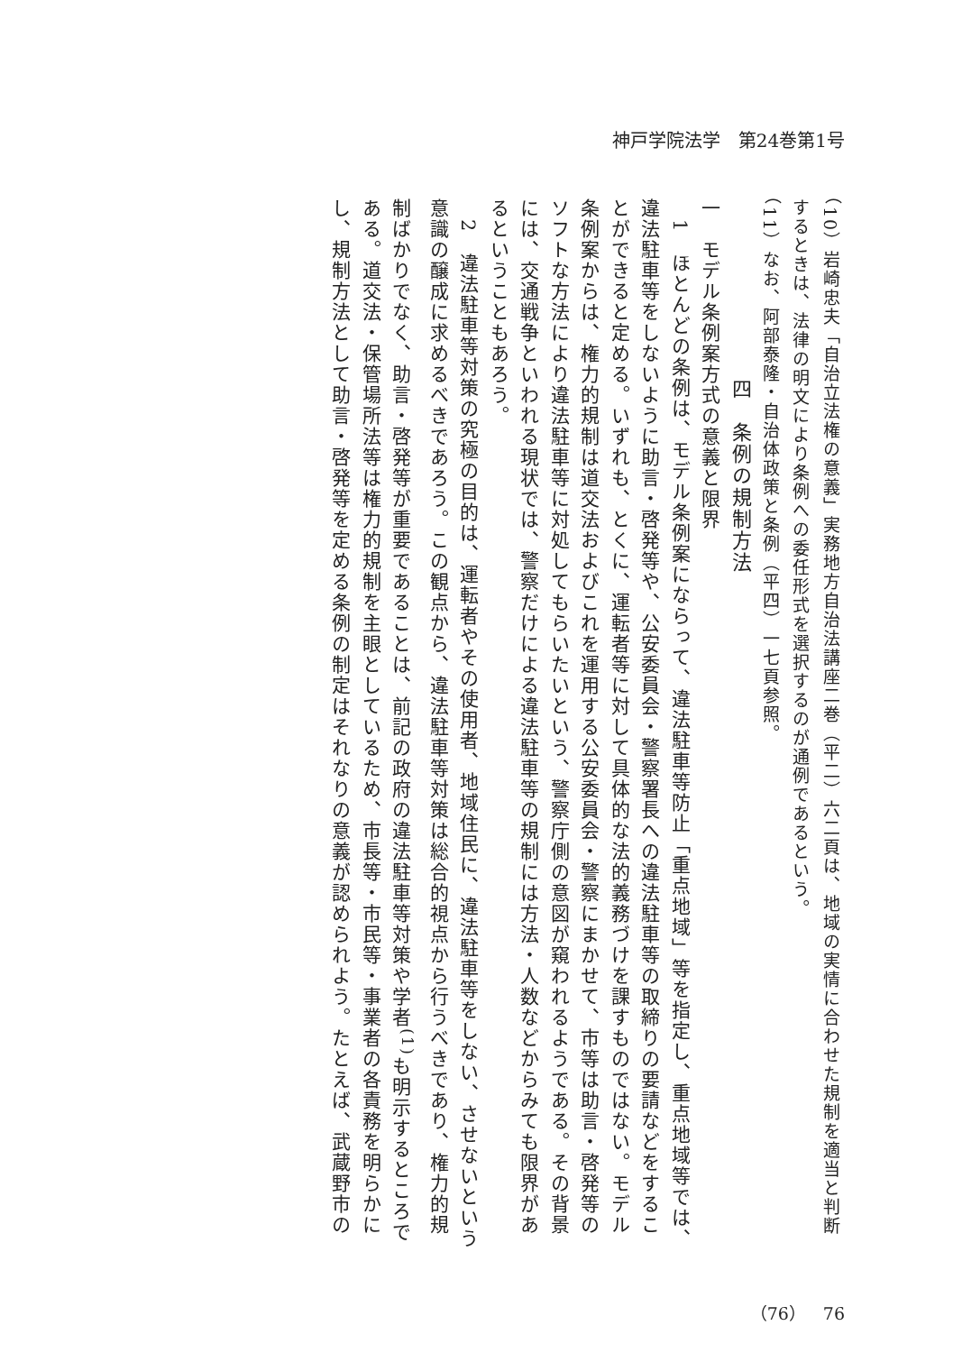神戸学院法学　第24巻第1号
（10）岩崎忠夫「自治立法権の意義」実務地方自治法講座二巻（平二）六二頁は、地域の実情に合わせた規制を適当と判断するときは、法律の明文により条例への委任形式を選択するのが通例であるという。
（11）なお、阿部泰隆・自治体政策と条例（平四）一七頁参照。
四　条例の規制方法
一　モデル条例案方式の意義と限界
　1　ほとんどの条例は、モデル条例案にならって、違法駐車等防止「重点地域」等を指定し、重点地域等では、違法駐車等をしないように助言・啓発等や、公安委員会・警察署長への違法駐車等の取締りの要請などをすることができると定める。いずれも、とくに、運転者等に対して具体的な法的義務づけを課すものではない。モデル条例案からは、権力的規制は道交法およびこれを運用する公安委員会・警察にまかせて、市等は助言・啓発等のソフトな方法により違法駐車等に対処してもらいたいという、警察庁側の意図が窺われるようである。その背景には、交通戦争といわれる現状では、警察だけによる違法駐車等の規制には方法・人数などからみても限界があるということもあろう。
　2　違法駐車等対策の究極の目的は、運転者やその使用者、地域住民に、違法駐車等をしない、させないという意識の醸成に求めるべきであろう。この観点から、違法駐車等対策は総合的視点から行うべきであり、権力的規制ばかりでなく、助言・啓発等が重要であることは、前記の政府の違法駐車等対策や学者<sup>(1)</sup>も明示するところである。道交法・保管場所法等は権力的規制を主眼としているため、市長等・市民等・事業者の各責務を明らかにし、規制方法として助言・啓発等を定める条例の制定はそれなりの意義が認められよう。たとえば、武蔵野市の
（76）　76